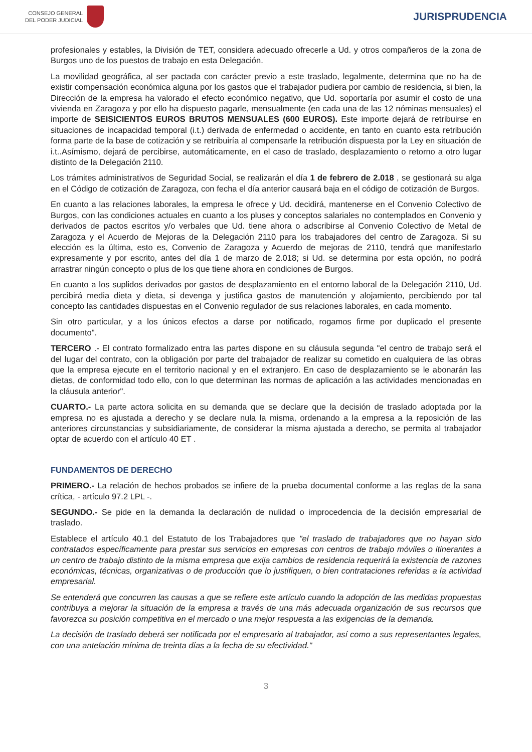CONSEJO GENERAL
DEL PODER JUDICIAL
JURISPRUDENCIA
profesionales y estables, la División de TET, considera adecuado ofrecerle a Ud. y otros compañeros de la zona de Burgos uno de los puestos de trabajo en esta Delegación.
La movilidad geográfica, al ser pactada con carácter previo a este traslado, legalmente, determina que no ha de existir compensación económica alguna por los gastos que el trabajador pudiera por cambio de residencia, si bien, la Dirección de la empresa ha valorado el efecto económico negativo, que Ud. soportaría por asumir el costo de una vivienda en Zaragoza y por ello ha dispuesto pagarle, mensualmente (en cada una de las 12 nóminas mensuales) el importe de SEISICIENTOS EUROS BRUTOS MENSUALES (600 EUROS). Este importe dejará de retribuirse en situaciones de incapacidad temporal (i.t.) derivada de enfermedad o accidente, en tanto en cuanto esta retribución forma parte de la base de cotización y se retribuiría al compensarle la retribución dispuesta por la Ley en situación de i.t..Asímismo, dejará de percibirse, automáticamente, en el caso de traslado, desplazamiento o retorno a otro lugar distinto de la Delegación 2110.
Los trámites administrativos de Seguridad Social, se realizarán el día 1 de febrero de 2.018 , se gestionará su alga en el Código de cotización de Zaragoza, con fecha el día anterior causará baja en el código de cotización de Burgos.
En cuanto a las relaciones laborales, la empresa le ofrece y Ud. decidirá, mantenerse en el Convenio Colectivo de Burgos, con las condiciones actuales en cuanto a los pluses y conceptos salariales no contemplados en Convenio y derivados de pactos escritos y/o verbales que Ud. tiene ahora o adscribirse al Convenio Colectivo de Metal de Zaragoza y el Acuerdo de Mejoras de la Delegación 2110 para los trabajadores del centro de Zaragoza. Si su elección es la última, esto es, Convenio de Zaragoza y Acuerdo de mejoras de 2110, tendrá que manifestarlo expresamente y por escrito, antes del día 1 de marzo de 2.018; si Ud. se determina por esta opción, no podrá arrastrar ningún concepto o plus de los que tiene ahora en condiciones de Burgos.
En cuanto a los suplidos derivados por gastos de desplazamiento en el entorno laboral de la Delegación 2110, Ud. percibirá media dieta y dieta, si devenga y justifica gastos de manutención y alojamiento, percibiendo por tal concepto las cantidades dispuestas en el Convenio regulador de sus relaciones laborales, en cada momento.
Sin otro particular, y a los únicos efectos a darse por notificado, rogamos firme por duplicado el presente documento".
TERCERO .- El contrato formalizado entra las partes dispone en su cláusula segunda "el centro de trabajo será el del lugar del contrato, con la obligación por parte del trabajador de realizar su cometido en cualquiera de las obras que la empresa ejecute en el territorio nacional y en el extranjero. En caso de desplazamiento se le abonarán las dietas, de conformidad todo ello, con lo que determinan las normas de aplicación a las actividades mencionadas en la cláusula anterior".
CUARTO.- La parte actora solicita en su demanda que se declare que la decisión de traslado adoptada por la empresa no es ajustada a derecho y se declare nula la misma, ordenando a la empresa a la reposición de las anteriores circunstancias y subsidiariamente, de considerar la misma ajustada a derecho, se permita al trabajador optar de acuerdo con el artículo 40 ET .
FUNDAMENTOS DE DERECHO
PRIMERO.- La relación de hechos probados se infiere de la prueba documental conforme a las reglas de la sana crítica, - artículo 97.2 LPL -.
SEGUNDO.- Se pide en la demanda la declaración de nulidad o improcedencia de la decisión empresarial de traslado.
Establece el artículo 40.1 del Estatuto de los Trabajadores que "el traslado de trabajadores que no hayan sido contratados específicamente para prestar sus servicios en empresas con centros de trabajo móviles o itinerantes a un centro de trabajo distinto de la misma empresa que exija cambios de residencia requerirá la existencia de razones económicas, técnicas, organizativas o de producción que lo justifiquen, o bien contrataciones referidas a la actividad empresarial.
Se entenderá que concurren las causas a que se refiere este artículo cuando la adopción de las medidas propuestas contribuya a mejorar la situación de la empresa a través de una más adecuada organización de sus recursos que favorezca su posición competitiva en el mercado o una mejor respuesta a las exigencias de la demanda.
La decisión de traslado deberá ser notificada por el empresario al trabajador, así como a sus representantes legales, con una antelación mínima de treinta días a la fecha de su efectividad."
3